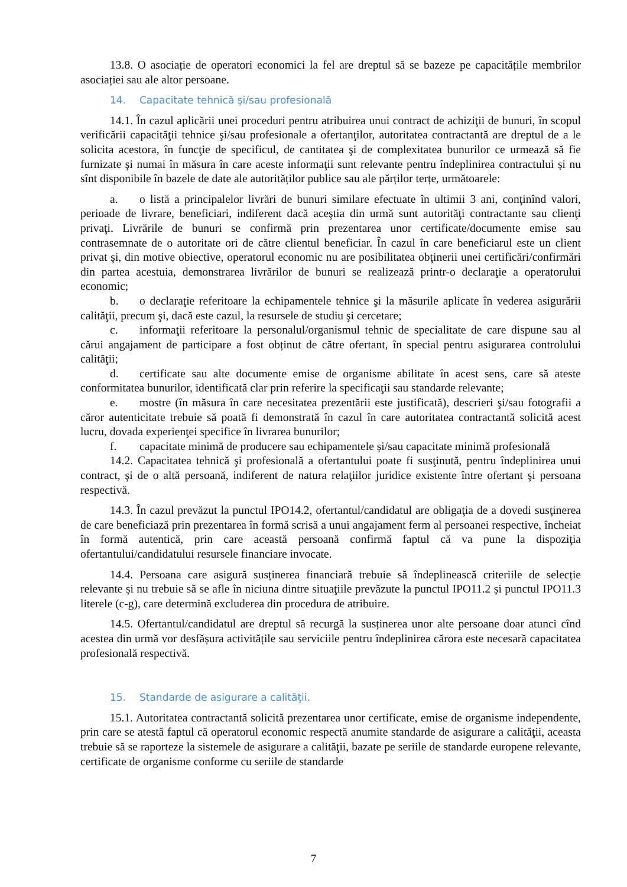13.8. O asociație de operatori economici la fel are dreptul să se bazeze pe capacitățile membrilor asociației sau ale altor persoane.
14. Capacitate tehnică şi/sau profesională
14.1. În cazul aplicării unei proceduri pentru atribuirea unui contract de achiziţii de bunuri, în scopul verificării capacităţii tehnice şi/sau profesionale a ofertanţilor, autoritatea contractantă are dreptul de a le solicita acestora, în funcţie de specificul, de cantitatea şi de complexitatea bunurilor ce urmează să fie furnizate şi numai în măsura în care aceste informaţii sunt relevante pentru îndeplinirea contractului și nu sînt disponibile în bazele de date ale autorităților publice sau ale părților terțe, următoarele:
a. o listă a principalelor livrări de bunuri similare efectuate în ultimii 3 ani, conţinînd valori, perioade de livrare, beneficiari, indiferent dacă aceştia din urmă sunt autorităţi contractante sau clienţi privaţi. Livrările de bunuri se confirmă prin prezentarea unor certificate/documente emise sau contrasemnate de o autoritate ori de către clientul beneficiar. În cazul în care beneficiarul este un client privat şi, din motive obiective, operatorul economic nu are posibilitatea obţinerii unei certificări/confirmări din partea acestuia, demonstrarea livrărilor de bunuri se realizează printr-o declaraţie a operatorului economic;
b. o declaraţie referitoare la echipamentele tehnice şi la măsurile aplicate în vederea asigurării calităţii, precum şi, dacă este cazul, la resursele de studiu şi cercetare;
c. informaţii referitoare la personalul/organismul tehnic de specialitate de care dispune sau al cărui angajament de participare a fost obținut de către ofertant, în special pentru asigurarea controlului calităţii;
d. certificate sau alte documente emise de organisme abilitate în acest sens, care să ateste conformitatea bunurilor, identificată clar prin referire la specificaţii sau standarde relevante;
e. mostre (în măsura în care necesitatea prezentării este justificată), descrieri şi/sau fotografii a căror autenticitate trebuie să poată fi demonstrată în cazul în care autoritatea contractantă solicită acest lucru, dovada experienţei specifice în livrarea bunurilor;
f. capacitate minimă de producere sau echipamentele și/sau capacitate minimă profesională
14.2. Capacitatea tehnică şi profesională a ofertantului poate fi susţinută, pentru îndeplinirea unui contract, şi de o altă persoană, indiferent de natura relaţiilor juridice existente între ofertant şi persoana respectivă.
14.3. În cazul prevăzut la punctul IPO14.2, ofertantul/candidatul are obligaţia de a dovedi susţinerea de care beneficiază prin prezentarea în formă scrisă a unui angajament ferm al persoanei respective, încheiat în formă autentică, prin care această persoană confirmă faptul că va pune la dispoziţia ofertantului/candidatului resursele financiare invocate.
14.4. Persoana care asigură susținerea financiară trebuie să îndeplinească criteriile de selecție relevante și nu trebuie să se afle în niciuna dintre situaţiile prevăzute la punctul IPO11.2 și punctul IPO11.3 literele (c-g), care determină excluderea din procedura de atribuire.
14.5. Ofertantul/candidatul are dreptul să recurgă la susținerea unor alte persoane doar atunci cînd acestea din urmă vor desfășura activitățile sau serviciile pentru îndeplinirea cărora este necesară capacitatea profesională respectivă.
15. Standarde de asigurare a calităţii.
15.1. Autoritatea contractantă solicită prezentarea unor certificate, emise de organisme independente, prin care se atestă faptul că operatorul economic respectă anumite standarde de asigurare a calităţii, aceasta trebuie să se raporteze la sistemele de asigurare a calităţii, bazate pe seriile de standarde europene relevante, certificate de organisme conforme cu seriile de standarde
7